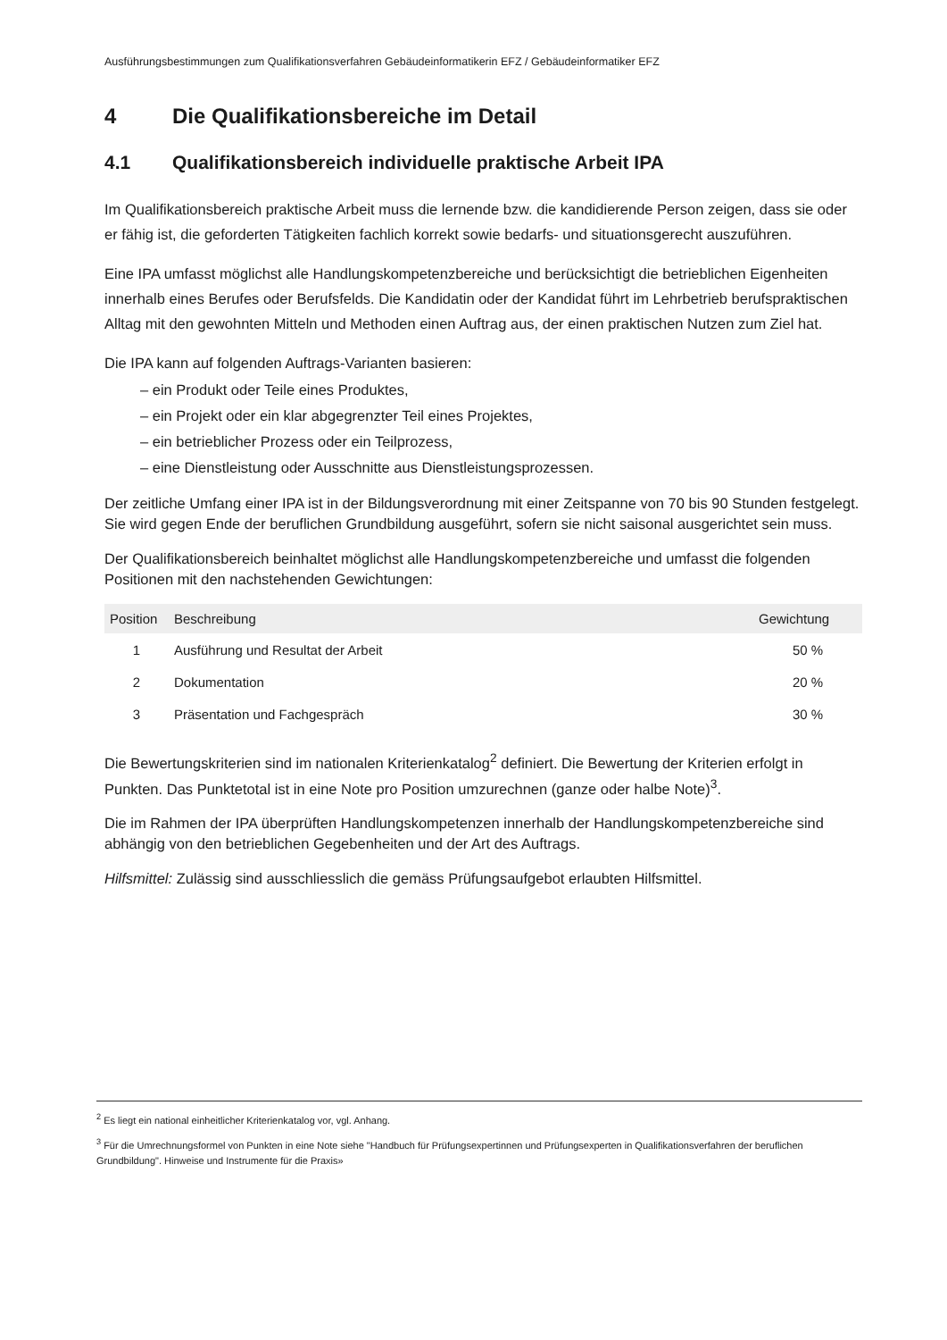Ausführungsbestimmungen zum Qualifikationsverfahren Gebäudeinformatikerin EFZ / Gebäudeinformatiker EFZ
4 Die Qualifikationsbereiche im Detail
4.1 Qualifikationsbereich individuelle praktische Arbeit IPA
Im Qualifikationsbereich praktische Arbeit muss die lernende bzw. die kandidierende Person zeigen, dass sie oder er fähig ist, die geforderten Tätigkeiten fachlich korrekt sowie bedarfs- und situationsgerecht auszuführen.
Eine IPA umfasst möglichst alle Handlungskompetenzbereiche und berücksichtigt die betrieblichen Eigenheiten innerhalb eines Berufes oder Berufsfelds. Die Kandidatin oder der Kandidat führt im Lehrbetrieb berufspraktischen Alltag mit den gewohnten Mitteln und Methoden einen Auftrag aus, der einen praktischen Nutzen zum Ziel hat.
Die IPA kann auf folgenden Auftrags-Varianten basieren:
– ein Produkt oder Teile eines Produktes,
– ein Projekt oder ein klar abgegrenzter Teil eines Projektes,
– ein betrieblicher Prozess oder ein Teilprozess,
– eine Dienstleistung oder Ausschnitte aus Dienstleistungsprozessen.
Der zeitliche Umfang einer IPA ist in der Bildungsverordnung mit einer Zeitspanne von 70 bis 90 Stunden festgelegt. Sie wird gegen Ende der beruflichen Grundbildung ausgeführt, sofern sie nicht saisonal ausgerichtet sein muss.
Der Qualifikationsbereich beinhaltet möglichst alle Handlungskompetenzbereiche und umfasst die folgenden Positionen mit den nachstehenden Gewichtungen:
| Position | Beschreibung | Gewichtung |
| --- | --- | --- |
| 1 | Ausführung und Resultat der Arbeit | 50 % |
| 2 | Dokumentation | 20 % |
| 3 | Präsentation und Fachgespräch | 30 % |
Die Bewertungskriterien sind im nationalen Kriterienkatalog<sup>2</sup> definiert. Die Bewertung der Kriterien erfolgt in Punkten. Das Punktetotal ist in eine Note pro Position umzurechnen (ganze oder halbe Note)<sup>3</sup>.
Die im Rahmen der IPA überprüften Handlungskompetenzen innerhalb der Handlungskompetenzbereiche sind abhängig von den betrieblichen Gegebenheiten und der Art des Auftrags.
Hilfsmittel: Zulässig sind ausschliesslich die gemäss Prüfungsaufgebot erlaubten Hilfsmittel.
<sup>2</sup> Es liegt ein national einheitlicher Kriterienkatalog vor, vgl. Anhang.
<sup>3</sup> Für die Umrechnungsformel von Punkten in eine Note siehe "Handbuch für Prüfungsexpertinnen und Prüfungsexperten in Qualifikationsverfahren der beruflichen Grundbildung". Hinweise und Instrumente für die Praxis»